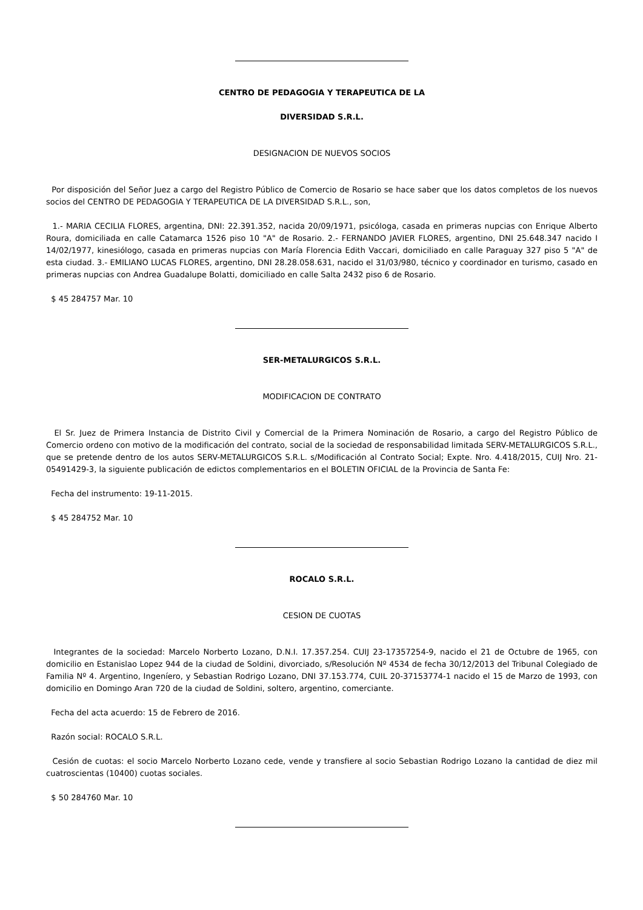CENTRO DE PEDAGOGIA Y TERAPEUTICA DE LA
DIVERSIDAD S.R.L.
DESIGNACION DE NUEVOS SOCIOS
Por disposición del Señor Juez a cargo del Registro Público de Comercio de Rosario se hace saber que los datos completos de los nuevos socios del CENTRO DE PEDAGOGIA Y TERAPEUTICA DE LA DIVERSIDAD S.R.L., son,
1.- MARIA CECILIA FLORES, argentina, DNI: 22.391.352, nacida 20/09/1971, psicóloga, casada en primeras nupcias con Enrique Alberto Roura, domiciliada en calle Catamarca 1526 piso 10 "A" de Rosario. 2.- FERNANDO JAVIER FLORES, argentino, DNI 25.648.347 nacido I 14/02/1977, kinesiólogo, casada en primeras nupcias con María Florencia Edith Vaccari, domiciliado en calle Paraguay 327 piso 5 "A" de esta ciudad. 3.- EMILIANO LUCAS FLORES, argentino, DNI 28.28.058.631, nacido el 31/03/980, técnico y coordinador en turismo, casado en primeras nupcias con Andrea Guadalupe Bolatti, domiciliado en calle Salta 2432 piso 6 de Rosario.
$ 45 284757 Mar. 10
SER-METALURGICOS S.R.L.
MODIFICACION DE CONTRATO
El Sr. Juez de Primera Instancia de Distrito Civil y Comercial de la Primera Nominación de Rosario, a cargo del Registro Público de Comercio ordeno con motivo de la modificación del contrato, social de la sociedad de responsabilidad limitada SERV-METALURGICOS S.R.L., que se pretende dentro de los autos SERV-METALURGICOS S.R.L. s/Modificación al Contrato Social; Expte. Nro. 4.418/2015, CUIJ Nro. 21-05491429-3, la siguiente publicación de edictos complementarios en el BOLETIN OFICIAL de la Provincia de Santa Fe:
Fecha del instrumento: 19-11-2015.
$ 45 284752 Mar. 10
ROCALO S.R.L.
CESION DE CUOTAS
Integrantes de la sociedad: Marcelo Norberto Lozano, D.N.I. 17.357.254. CUIJ 23-17357254-9, nacido el 21 de Octubre de 1965, con domicilio en Estanislao Lopez 944 de la ciudad de Soldini, divorciado, s/Resolución Nº 4534 de fecha 30/12/2013 del Tribunal Colegiado de Familia Nº 4. Argentino, Ingeníero, y Sebastian Rodrigo Lozano, DNI 37.153.774, CUIL 20-37153774-1 nacido el 15 de Marzo de 1993, con domicilio en Domingo Aran 720 de la ciudad de Soldini, soltero, argentino, comerciante.
Fecha del acta acuerdo: 15 de Febrero de 2016.
Razón social: ROCALO S.R.L.
Cesión de cuotas: el socio Marcelo Norberto Lozano cede, vende y transfiere al socio Sebastian Rodrigo Lozano la cantidad de diez mil cuatroscientas (10400) cuotas sociales.
$ 50 284760 Mar. 10